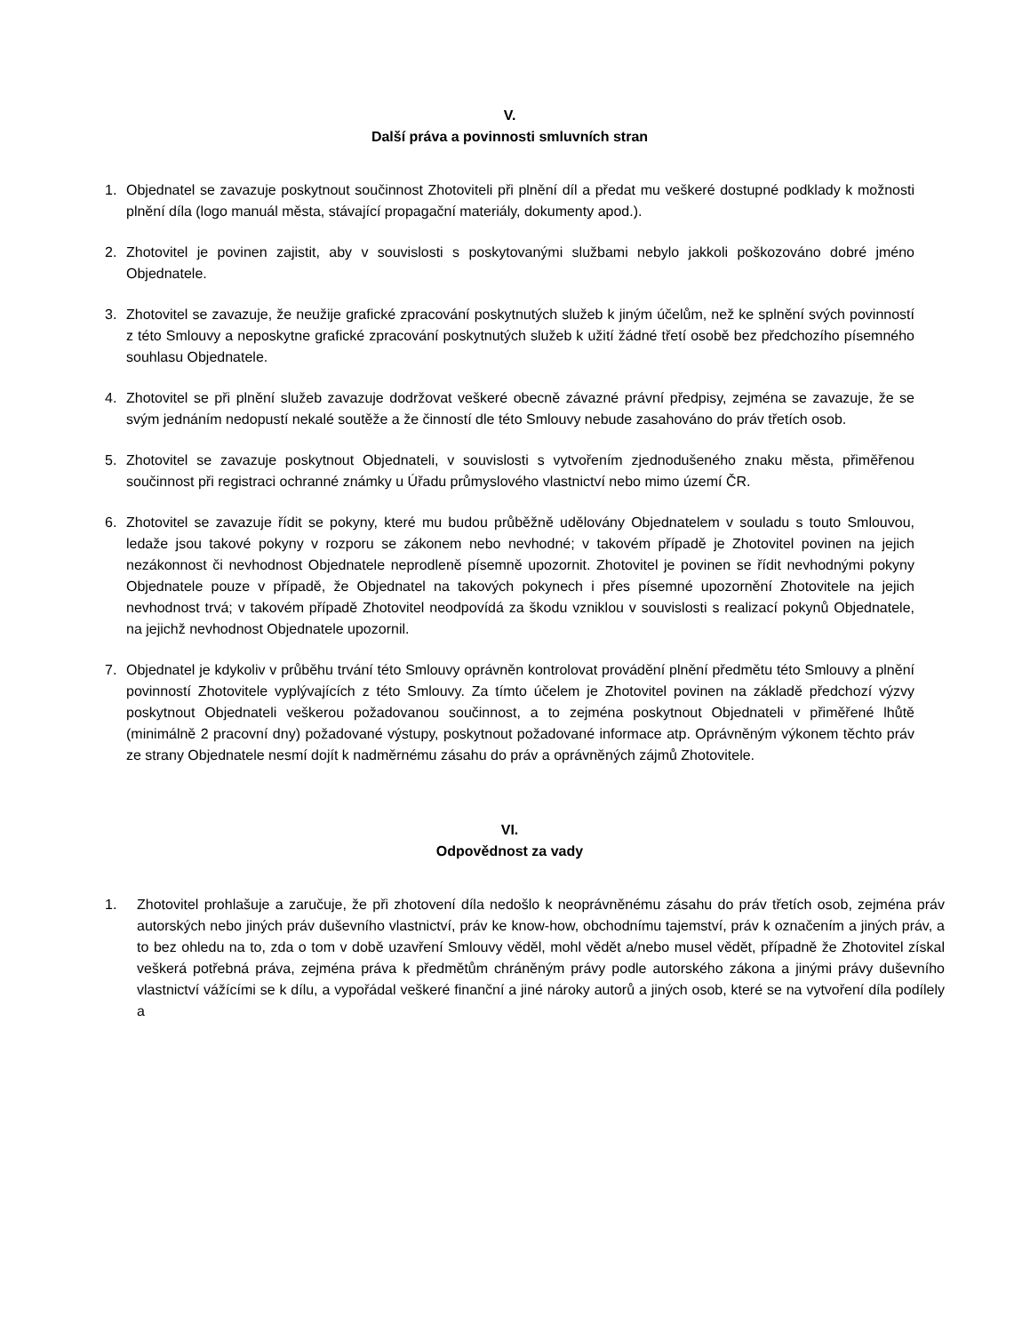V.
Další práva a povinnosti smluvních stran
1. Objednatel se zavazuje poskytnout součinnost Zhotoviteli při plnění díl a předat mu veškeré dostupné podklady k možnosti plnění díla (logo manuál města, stávající propagační materiály, dokumenty apod.).
2. Zhotovitel je povinen zajistit, aby v souvislosti s poskytovanými službami nebylo jakkoli poškozováno dobré jméno Objednatele.
3. Zhotovitel se zavazuje, že neužije grafické zpracování poskytnutých služeb k jiným účelům, než ke splnění svých povinností z této Smlouvy a neposkytne grafické zpracování poskytnutých služeb k užití žádné třetí osobě bez předchozího písemného souhlasu Objednatele.
4. Zhotovitel se při plnění služeb zavazuje dodržovat veškeré obecně závazné právní předpisy, zejména se zavazuje, že se svým jednáním nedopustí nekalé soutěže a že činností dle této Smlouvy nebude zasahováno do práv třetích osob.
5. Zhotovitel se zavazuje poskytnout Objednateli, v souvislosti s vytvořením zjednodušeného znaku města, přiměřenou součinnost při registraci ochranné známky u Úřadu průmyslového vlastnictví nebo mimo území ČR.
6. Zhotovitel se zavazuje řídit se pokyny, které mu budou průběžně udělovány Objednatelem v souladu s touto Smlouvou, ledaže jsou takové pokyny v rozporu se zákonem nebo nevhodné; v takovém případě je Zhotovitel povinen na jejich nezákonnost či nevhodnost Objednatele neprodleně písemně upozornit. Zhotovitel je povinen se řídit nevhodnými pokyny Objednatele pouze v případě, že Objednatel na takových pokynech i přes písemné upozornění Zhotovitele na jejich nevhodnost trvá; v takovém případě Zhotovitel neodpovídá za škodu vzniklou v souvislosti s realizací pokynů Objednatele, na jejichž nevhodnost Objednatele upozornil.
7. Objednatel je kdykoliv v průběhu trvání této Smlouvy oprávněn kontrolovat provádění plnění předmětu této Smlouvy a plnění povinností Zhotovitele vyplývajících z této Smlouvy. Za tímto účelem je Zhotovitel povinen na základě předchozí výzvy poskytnout Objednateli veškerou požadovanou součinnost, a to zejména poskytnout Objednateli v přiměřené lhůtě (minimálně 2 pracovní dny) požadované výstupy, poskytnout požadované informace atp. Oprávněným výkonem těchto práv ze strany Objednatele nesmí dojít k nadměrnému zásahu do práv a oprávněných zájmů Zhotovitele.
VI.
Odpovědnost za vady
1. Zhotovitel prohlašuje a zaručuje, že při zhotovení díla nedošlo k neoprávněnému zásahu do práv třetích osob, zejména práv autorských nebo jiných práv duševního vlastnictví, práv ke know-how, obchodnímu tajemství, práv k označením a jiných práv, a to bez ohledu na to, zda o tom v době uzavření Smlouvy věděl, mohl vědět a/nebo musel vědět, případně že Zhotovitel získal veškerá potřebná práva, zejména práva k předmětům chráněným právy podle autorského zákona a jinými právy duševního vlastnictví vážícími se k dílu, a vypořádal veškeré finanční a jiné nároky autorů a jiných osob, které se na vytvoření díla podílely a